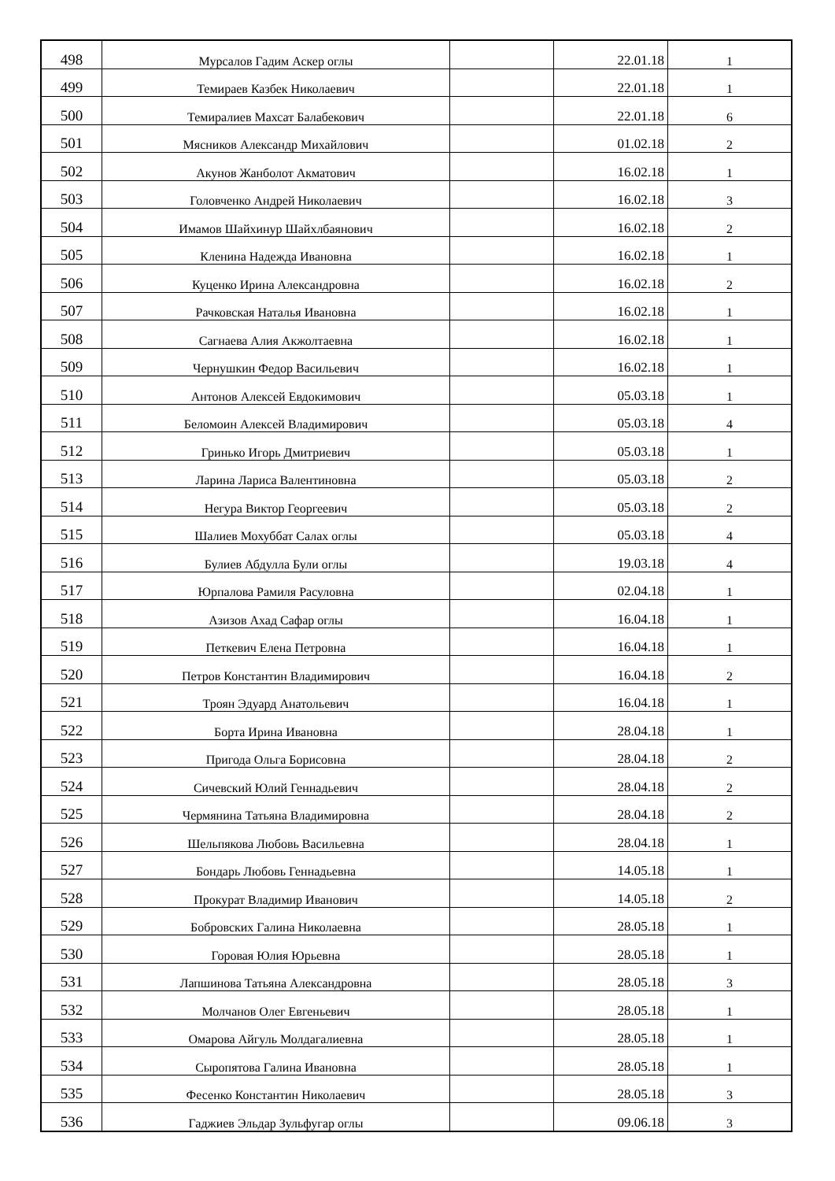| 498 | Мурсалов Гадим Аскер оглы | | 22.01.18 | 1 |
| 499 | Темираев Казбек Николаевич | | 22.01.18 | 1 |
| 500 | Темиралиев Махсат Балабекович | | 22.01.18 | 6 |
| 501 | Мясников Александр Михайлович | | 01.02.18 | 2 |
| 502 | Акунов Жанболот Акматович | | 16.02.18 | 1 |
| 503 | Головченко Андрей Николаевич | | 16.02.18 | 3 |
| 504 | Имамов Шайхинур Шайхлбаянович | | 16.02.18 | 2 |
| 505 | Кленина Надежда Ивановна | | 16.02.18 | 1 |
| 506 | Куценко Ирина Александровна | | 16.02.18 | 2 |
| 507 | Рачковская Наталья Ивановна | | 16.02.18 | 1 |
| 508 | Сагнаева Алия Акжолтаевна | | 16.02.18 | 1 |
| 509 | Чернушкин Федор Васильевич | | 16.02.18 | 1 |
| 510 | Антонов Алексей Евдокимович | | 05.03.18 | 1 |
| 511 | Беломоин Алексей Владимирович | | 05.03.18 | 4 |
| 512 | Гринько Игорь Дмитриевич | | 05.03.18 | 1 |
| 513 | Ларина Лариса Валентиновна | | 05.03.18 | 2 |
| 514 | Негура Виктор Георгеевич | | 05.03.18 | 2 |
| 515 | Шалиев Мохуббат Салах оглы | | 05.03.18 | 4 |
| 516 | Булиев Абдулла Були оглы | | 19.03.18 | 4 |
| 517 | Юрпалова Рамиля Расуловна | | 02.04.18 | 1 |
| 518 | Азизов Ахад Сафар оглы | | 16.04.18 | 1 |
| 519 | Петкевич Елена Петровна | | 16.04.18 | 1 |
| 520 | Петров Константин Владимирович | | 16.04.18 | 2 |
| 521 | Троян Эдуард Анатольевич | | 16.04.18 | 1 |
| 522 | Борта Ирина Ивановна | | 28.04.18 | 1 |
| 523 | Пригода Ольга Борисовна | | 28.04.18 | 2 |
| 524 | Сичевский Юлий Геннадьевич | | 28.04.18 | 2 |
| 525 | Чермянина Татьяна Владимировна | | 28.04.18 | 2 |
| 526 | Шельпякова Любовь Васильевна | | 28.04.18 | 1 |
| 527 | Бондарь Любовь Геннадьевна | | 14.05.18 | 1 |
| 528 | Прокурат Владимир Иванович | | 14.05.18 | 2 |
| 529 | Бобровских Галина Николаевна | | 28.05.18 | 1 |
| 530 | Горовая Юлия Юрьевна | | 28.05.18 | 1 |
| 531 | Лапшинова Татьяна Александровна | | 28.05.18 | 3 |
| 532 | Молчанов Олег Евгеньевич | | 28.05.18 | 1 |
| 533 | Омарова Айгуль Молдагалиевна | | 28.05.18 | 1 |
| 534 | Сыропятова Галина Ивановна | | 28.05.18 | 1 |
| 535 | Фесенко Константин Николаевич | | 28.05.18 | 3 |
| 536 | Гаджиев Эльдар Зульфугар оглы | | 09.06.18 | 3 |